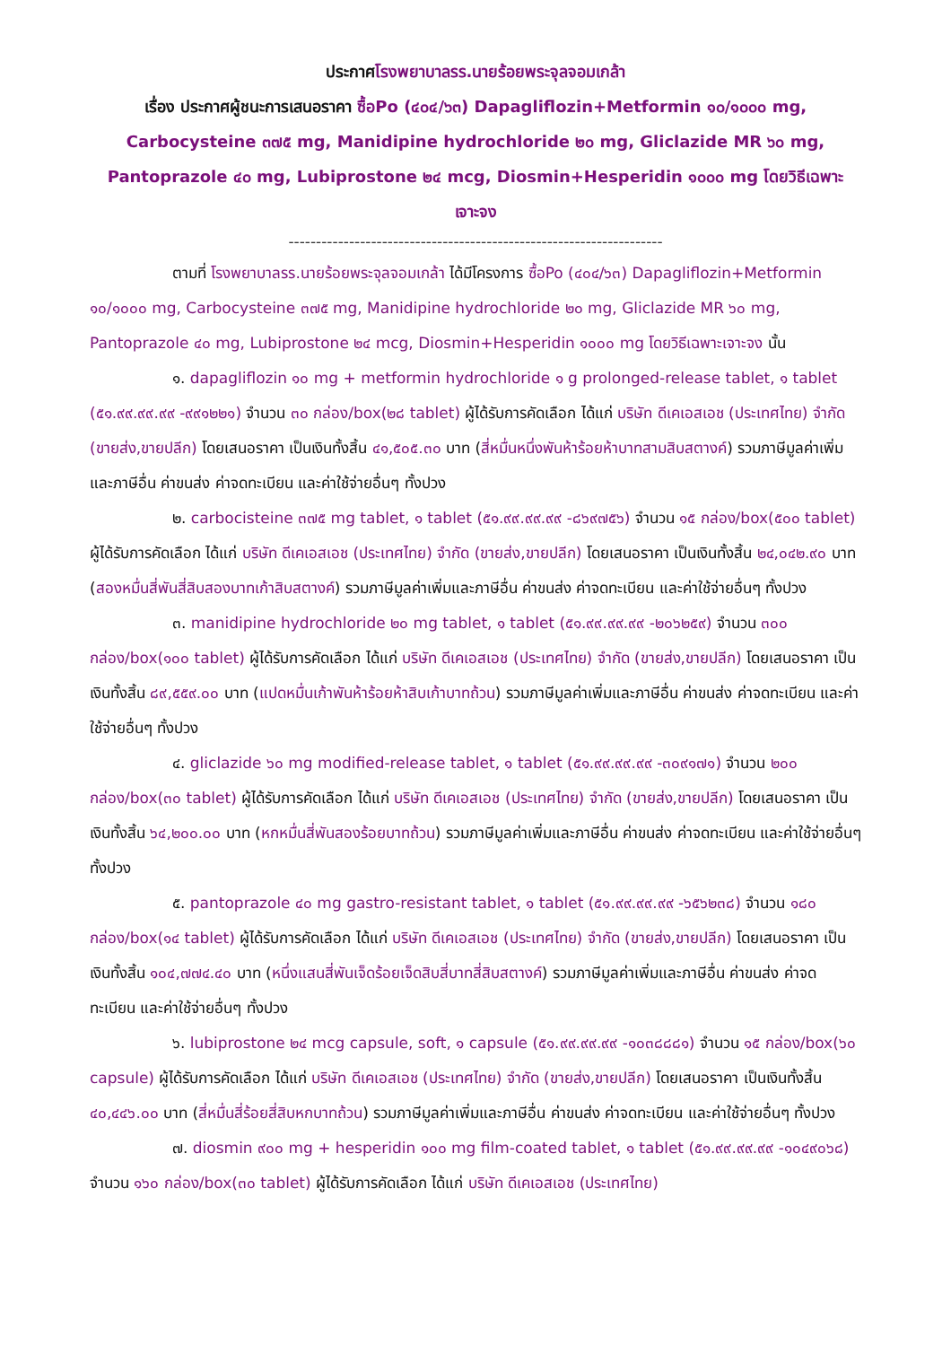ประกาศโรงพยาบาลรร.นายร้อยพระจุลจอมเกล้า
เรื่อง ประกาศผู้ชนะการเสนอราคา ซื้อPo (๔๐๔/๖๓) Dapagliflozin+Metformin ๑๐/๑๐๐๐ mg, Carbocysteine ๓๗๕ mg, Manidipine hydrochloride ๒๐ mg, Gliclazide MR ๖๐ mg, Pantoprazole ๔๐ mg, Lubiprostone ๒๔ mcg, Diosmin+Hesperidin ๑๐๐๐ mg โดยวิธีเฉพาะเจาะจง
--------------------------------------------------------------------
ตามที่ โรงพยาบาลรร.นายร้อยพระจุลจอมเกล้า ได้มีโครงการ ซื้อPo (๔๐๔/๖๓) Dapagliflozin+Metformin ๑๐/๑๐๐๐ mg, Carbocysteine ๓๗๕ mg, Manidipine hydrochloride ๒๐ mg, Gliclazide MR ๖๐ mg, Pantoprazole ๔๐ mg, Lubiprostone ๒๔ mcg, Diosmin+Hesperidin ๑๐๐๐ mg โดยวิธีเฉพาะเจาะจง นั้น
๑. dapagliflozin ๑๐ mg + metformin hydrochloride ๑ g prolonged-release tablet, ๑ tablet (๕๑.๙๙.๙๙.๙๙ -๙๙๑๒๒๑) จำนวน ๓๐ กล่อง/box(๒๘ tablet) ผู้ได้รับการคัดเลือก ได้แก่ บริษัท ดีเคเอสเอช (ประเทศไทย) จำกัด (ขายส่ง,ขายปลีก) โดยเสนอราคา เป็นเงินทั้งสิ้น ๔๑,๕๐๕.๓๐ บาท (สี่หมื่นหนึ่งพันห้าร้อยห้าบาทสามสิบสตางค์) รวมภาษีมูลค่าเพิ่มและภาษีอื่น ค่าขนส่ง ค่าจดทะเบียน และค่าใช้จ่ายอื่นๆ ทั้งปวง
๒. carbocisteine ๓๗๕ mg tablet, ๑ tablet (๕๑.๙๙.๙๙.๙๙ -๘๖๙๗๕๖) จำนวน ๑๕ กล่อง/box(๕๐๐ tablet) ผู้ได้รับการคัดเลือก ได้แก่ บริษัท ดีเคเอสเอช (ประเทศไทย) จำกัด (ขายส่ง,ขายปลีก) โดยเสนอราคา เป็นเงินทั้งสิ้น ๒๔,๐๔๒.๙๐ บาท (สองหมื่นสี่พันสี่สิบสองบาทเก้าสิบสตางค์) รวมภาษีมูลค่าเพิ่มและภาษีอื่น ค่าขนส่ง ค่าจดทะเบียน และค่าใช้จ่ายอื่นๆ ทั้งปวง
๓. manidipine hydrochloride ๒๐ mg tablet, ๑ tablet (๕๑.๙๙.๙๙.๙๙ -๒๐๖๒๕๙) จำนวน ๓๐๐ กล่อง/box(๑๐๐ tablet) ผู้ได้รับการคัดเลือก ได้แก่ บริษัท ดีเคเอสเอช (ประเทศไทย) จำกัด (ขายส่ง,ขายปลีก) โดยเสนอราคา เป็นเงินทั้งสิ้น ๘๙,๕๕๙.๐๐ บาท (แปดหมื่นเก้าพันห้าร้อยห้าสิบเก้าบาทถ้วน) รวมภาษีมูลค่าเพิ่มและภาษีอื่น ค่าขนส่ง ค่าจดทะเบียน และค่าใช้จ่ายอื่นๆ ทั้งปวง
๔. gliclazide ๖๐ mg modified-release tablet, ๑ tablet (๕๑.๙๙.๙๙.๙๙ -๓๐๙๑๗๑) จำนวน ๒๐๐ กล่อง/box(๓๐ tablet) ผู้ได้รับการคัดเลือก ได้แก่ บริษัท ดีเคเอสเอช (ประเทศไทย) จำกัด (ขายส่ง,ขายปลีก) โดยเสนอราคา เป็นเงินทั้งสิ้น ๖๔,๒๐๐.๐๐ บาท (หกหมื่นสี่พันสองร้อยบาทถ้วน) รวมภาษีมูลค่าเพิ่มและภาษีอื่น ค่าขนส่ง ค่าจดทะเบียน และค่าใช้จ่ายอื่นๆ ทั้งปวง
๕. pantoprazole ๔๐ mg gastro-resistant tablet, ๑ tablet (๕๑.๙๙.๙๙.๙๙ -๖๕๖๒๓๘) จำนวน ๑๘๐ กล่อง/box(๑๔ tablet) ผู้ได้รับการคัดเลือก ได้แก่ บริษัท ดีเคเอสเอช (ประเทศไทย) จำกัด (ขายส่ง,ขายปลีก) โดยเสนอราคา เป็นเงินทั้งสิ้น ๑๐๔,๗๗๔.๔๐ บาท (หนึ่งแสนสี่พันเจ็ดร้อยเจ็ดสิบสี่บาทสี่สิบสตางค์) รวมภาษีมูลค่าเพิ่มและภาษีอื่น ค่าขนส่ง ค่าจดทะเบียน และค่าใช้จ่ายอื่นๆ ทั้งปวง
๖. lubiprostone ๒๔ mcg capsule, soft, ๑ capsule (๕๑.๙๙.๙๙.๙๙ -๑๐๓๘๘๘๑) จำนวน ๑๕ กล่อง/box(๖๐ capsule) ผู้ได้รับการคัดเลือก ได้แก่ บริษัท ดีเคเอสเอช (ประเทศไทย) จำกัด (ขายส่ง,ขายปลีก) โดยเสนอราคา เป็นเงินทั้งสิ้น ๔๐,๔๔๖.๐๐ บาท (สี่หมื่นสี่ร้อยสี่สิบหกบาทถ้วน) รวมภาษีมูลค่าเพิ่มและภาษีอื่น ค่าขนส่ง ค่าจดทะเบียน และค่าใช้จ่ายอื่นๆ ทั้งปวง
๗. diosmin ๙๐๐ mg + hesperidin ๑๐๐ mg film-coated tablet, ๑ tablet (๕๑.๙๙.๙๙.๙๙ -๑๐๔๙๐๖๘) จำนวน ๑๖๐ กล่อง/box(๓๐ tablet) ผู้ได้รับการคัดเลือก ได้แก่ บริษัท ดีเคเอสเอช (ประเทศไทย)